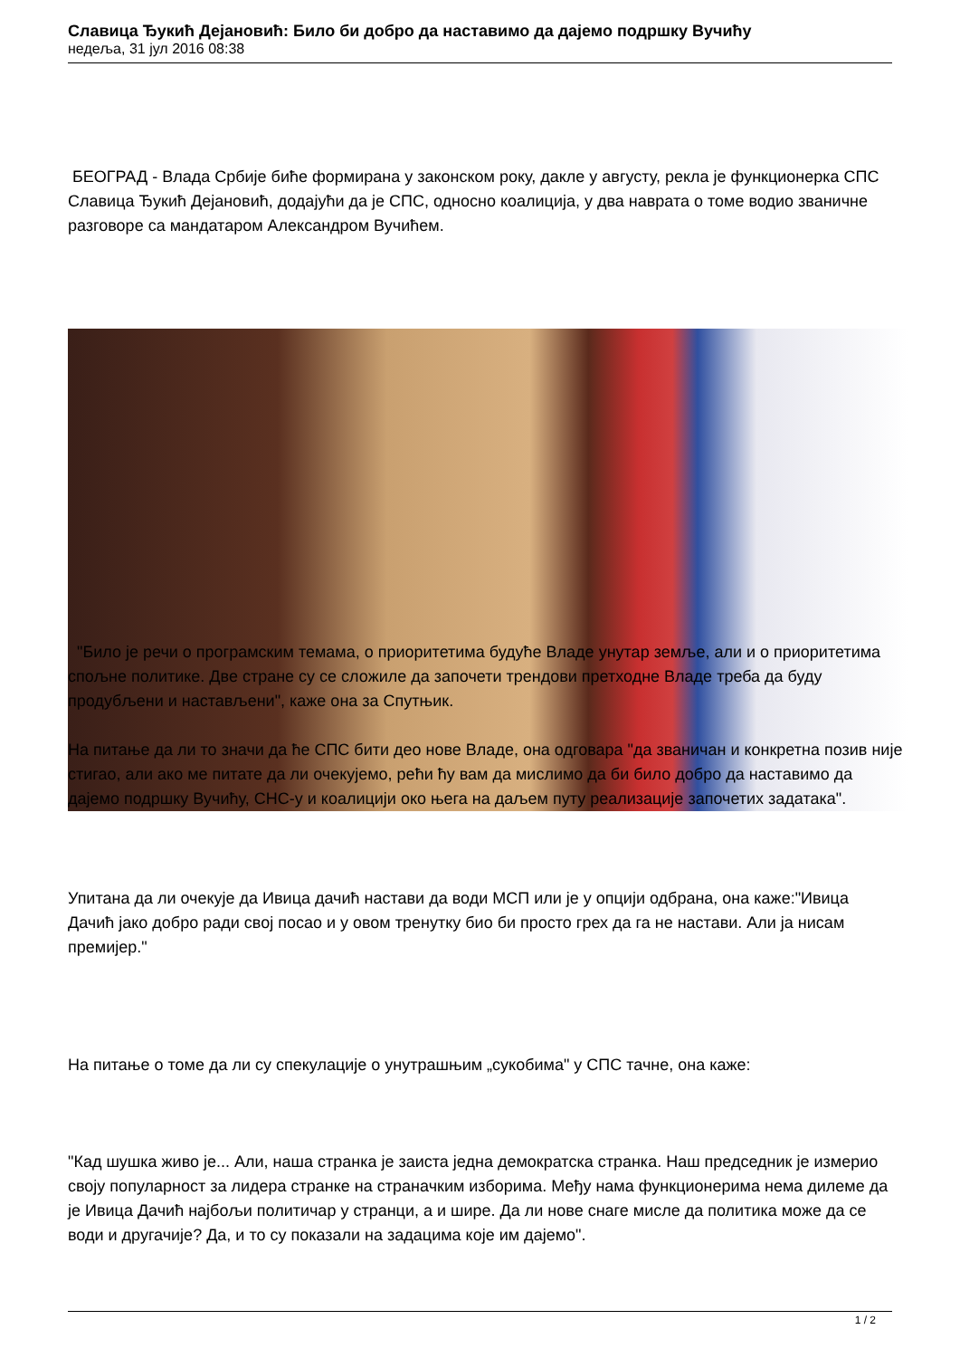Славица Ђукић Дејановић: Било би добро да наставимо да дајемо подршку Вучићу
недеља, 31 јул 2016 08:38
БЕОГРАД - Влада Србије биће формирана у законском року, дакле у августу, рекла је функционерка СПС Славица Ђукић Дејановић, додајући да је СПС, односно коалиција, у два наврата о томе водио званичне разговоре са мандатаром Александром Вучићем.
"Било је речи о програмским темама, о приоритетима будуће Владе унутар земље, али и о приоритетима спољне политике. Две стране су се сложиле да започети трендови претходне Владе треба да буду продубљени и настављени", каже она за Спутњик.
На питање да ли то значи да ће СПС бити део нове Владе, она одговара "да званичан и конкретна позив није стигао, али ако ме питате да ли очекујемо, рећи ћу вам да мислимо да би било добро да наставимо да дајемо подршку Вучићу, СНС-у и коалицији око њега на даљем путу реализације започетих задатака".
Упитана да ли очекује да Ивица дачић настави да води МСП или је у опцији одбрана, она каже:"Ивица Дачић јако добро ради свој посао и у овом тренутку био би просто грех да га не настави. Али ја нисам премијер."
На питање о томе да ли су спекулације о унутрашњим „сукобима" у СПС тачне, она каже:
"Кад шушка живо је... Али, наша странка је заиста једна демократска странка. Наш председник је измерио своју популарност за лидера странке на страначким изборима. Међу нама функционерима нема дилеме да је Ивица Дачић најбољи политичар у странци, а и шире. Да ли нове снаге мисле да политика може да се води и другачије? Да, и то су показали на задацима које им дајемо".
1 / 2